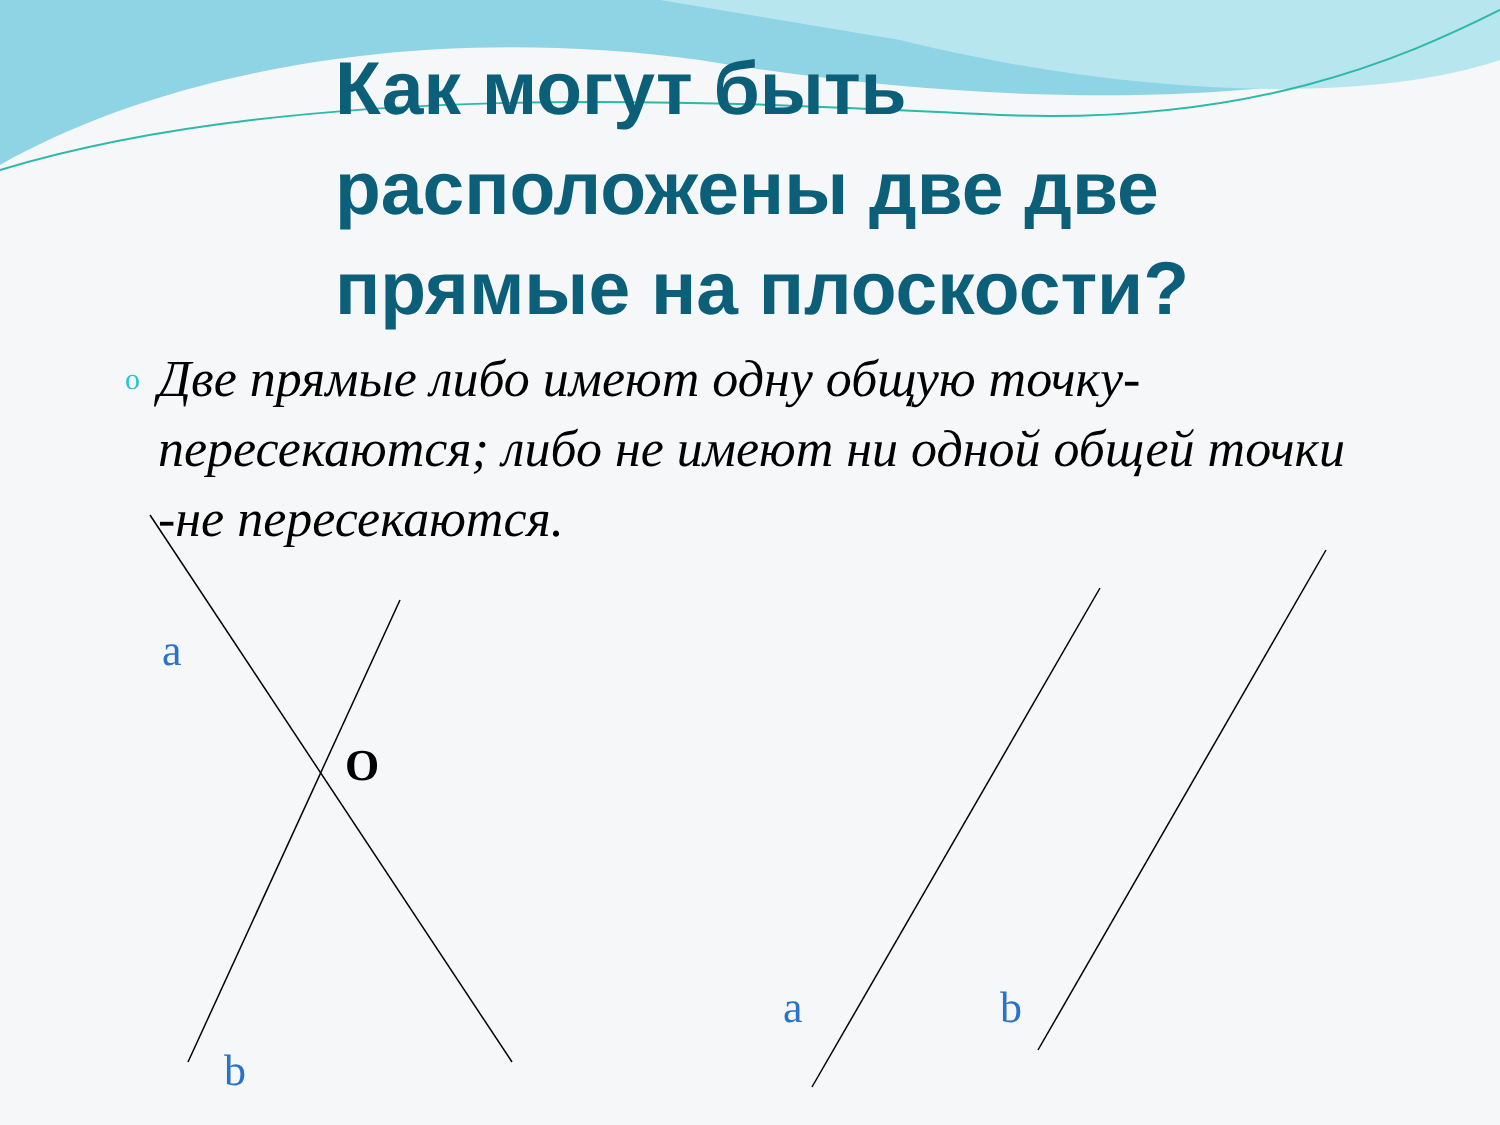Как могут быть расположены две две прямые на плоскости?
o
Две прямые либо имеют одну общую точку-пересекаются; либо не имеют ни одной общей точки -не пересекаются.
a
O
b
a b